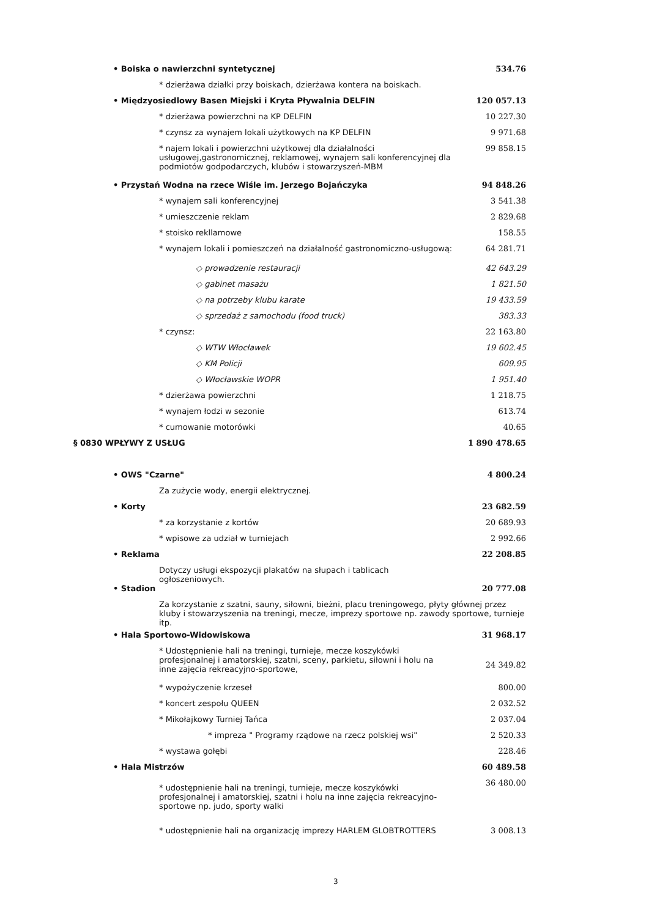| • Boiska o nawierzchni syntetycznej | 534.76 |
| * dzierżawa działki przy boiskach, dzierżawa kontera na boiskach. | |
| • Międzyosiedlowy Basen Miejski i Kryta Pływalnia DELFIN | 120 057.13 |
| * dzierżawa powierzchni na KP DELFIN | 10 227.30 |
| * czynsz za wynajem lokali użytkowych na KP DELFIN | 9 971.68 |
| * najem lokali i powierzchni użytkowej dla działalności usługowej,gastronomicznej, reklamowej, wynajem sali konferencyjnej dla podmiotów godpodarczych, klubów i stowarzyszeń-MBM | 99 858.15 |
| • Przystań Wodna na rzece Wiśle im. Jerzego Bojańczyka | 94 848.26 |
| * wynajem sali konferencyjnej | 3 541.38 |
| * umieszczenie reklam | 2 829.68 |
| * stoisko rekllamowe | 158.55 |
| * wynajem lokali i pomieszczeń na działalność gastronomiczno-usługową: | 64 281.71 |
| ◇ prowadzenie restauracji | 42 643.29 |
| ◇ gabinet masażu | 1 821.50 |
| ◇ na potrzeby klubu karate | 19 433.59 |
| ◇ sprzedaż z samochodu (food truck) | 383.33 |
| * czynsz: | 22 163.80 |
| ◇ WTW Włocławek | 19 602.45 |
| ◇ KM Policji | 609.95 |
| ◇ Włocławskie WOPR | 1 951.40 |
| * dzierżawa powierzchni | 1 218.75 |
| * wynajem łodzi w sezonie | 613.74 |
| * cumowanie motorówki | 40.65 |
| § 0830 WPŁYWY Z USŁUG | 1 890 478.65 |
| • OWS "Czarne" | 4 800.24 |
| Za zużycie wody, energii elektrycznej. | |
| • Korty | 23 682.59 |
| * za korzystanie z kortów | 20 689.93 |
| * wpisowe za udział w turniejach | 2 992.66 |
| • Reklama | 22 208.85 |
| Dotyczy usługi ekspozycji plakatów na słupach i tablicach ogłoszeniowych. | |
| • Stadion | 20 777.08 |
| Za korzystanie z szatni, sauny, siłowni, bieżni, placu treningowego, płyty głównej przez kluby i stowarzyszenia na treningi, mecze, imprezy sportowe np. zawody sportowe, turnieje itp. | |
| • Hala Sportowo-Widowiskowa | 31 968.17 |
| * Udostępnienie hali na treningi, turnieje, mecze koszykówki profesjonalnej i amatorskiej, szatni, sceny, parkietu, siłowni i holu na inne zajęcia rekreacyjno-sportowe, | 24 349.82 |
| * wypożyczenie krzeseł | 800.00 |
| * koncert zespołu QUEEN | 2 032.52 |
| * Mikołajkowy Turniej Tańca | 2 037.04 |
| * impreza " Programy rządowe na rzecz polskiej wsi" | 2 520.33 |
| * wystawa gołębi | 228.46 |
| • Hala Mistrzów | 60 489.58 |
| * udostępnienie hali na treningi, turnieje, mecze koszykówki profesjonalnej i amatorskiej, szatni i holu na inne zajęcia rekreacyjno-sportowe np. judo, sporty walki | 36 480.00 |
| * udostępnienie hali na organizację imprezy HARLEM GLOBTROTTERS | 3 008.13 |
3